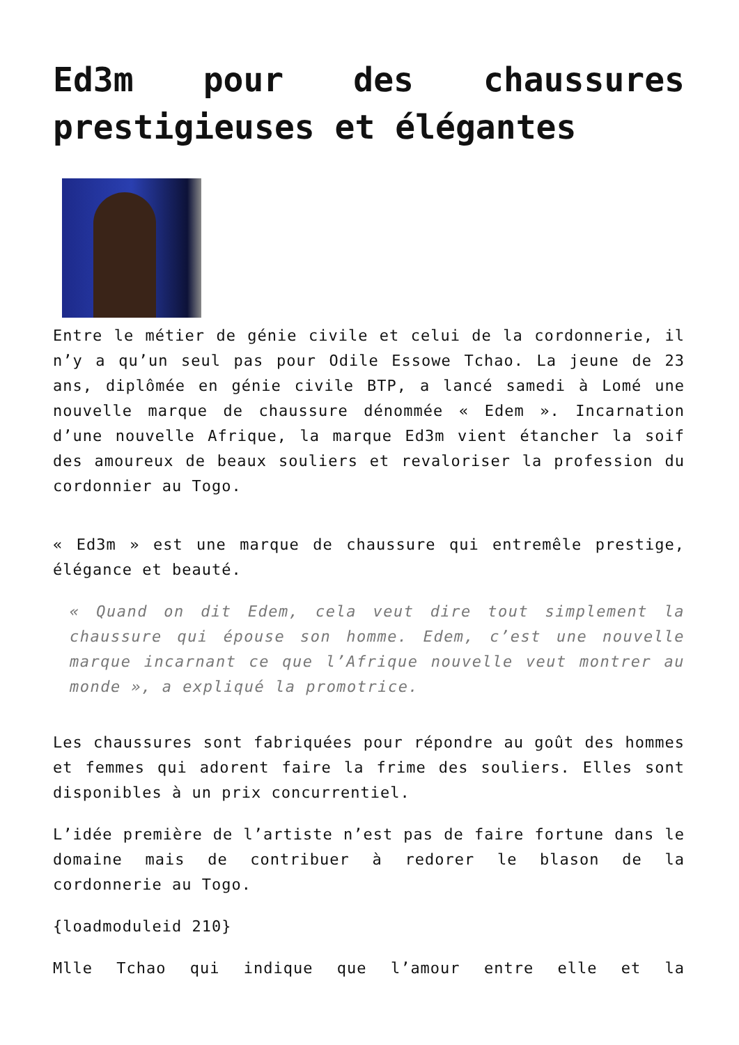Ed3m pour des chaussures prestigieuses et élégantes
Entre le métier de génie civile et celui de la cordonnerie, il n’y a qu’un seul pas pour Odile Essowe Tchao. La jeune de 23 ans, diplômée en génie civile BTP, a lancé samedi à Lomé une nouvelle marque de chaussure dénommée « Edem ». Incarnation d’une nouvelle Afrique, la marque Ed3m vient étancher la soif des amoureux de beaux souliers et revaloriser la profession du cordonnier au Togo.
« Ed3m » est une marque de chaussure qui entremêle prestige, élégance et beauté.
« Quand on dit Edem, cela veut dire tout simplement la chaussure qui épouse son homme. Edem, c’est une nouvelle marque incarnant ce que l’Afrique nouvelle veut montrer au monde », a expliqué la promotrice.
Les chaussures sont fabriquées pour répondre au goût des hommes et femmes qui adorent faire la frime des souliers. Elles sont disponibles à un prix concurrentiel.
L’idée première de l’artiste n’est pas de faire fortune dans le domaine mais de contribuer à redorer le blason de la cordonnerie au Togo.
{loadmoduleid 210}
Mlle Tchao qui indique que l’amour entre elle et la